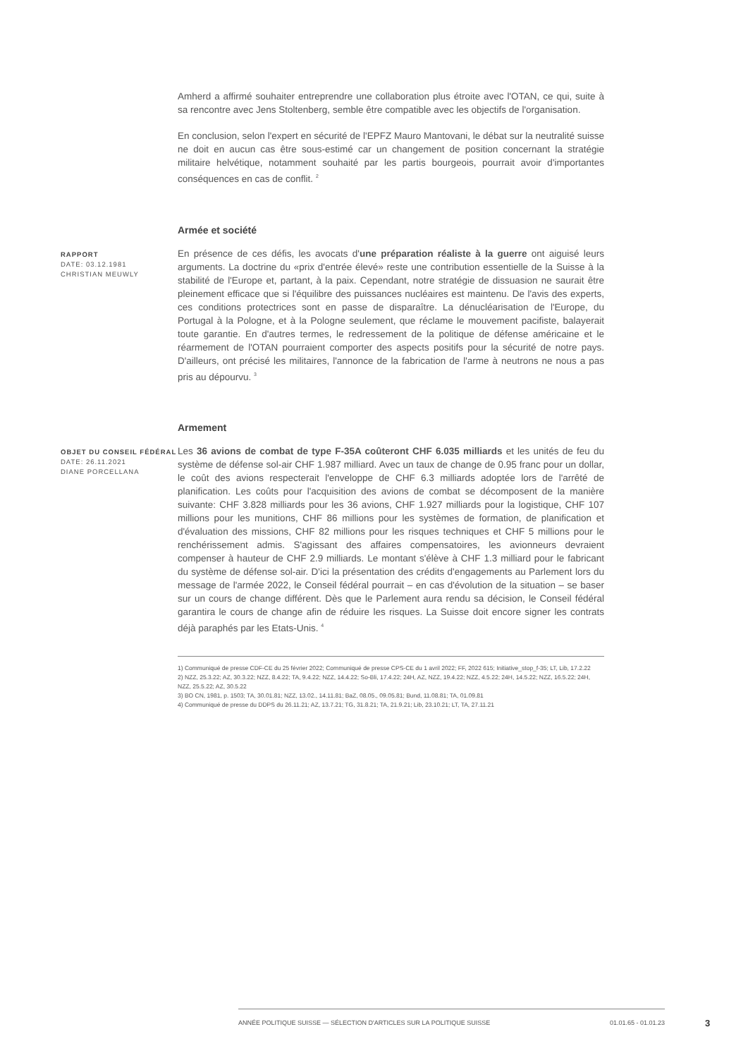Amherd a affirmé souhaiter entreprendre une collaboration plus étroite avec l'OTAN, ce qui, suite à sa rencontre avec Jens Stoltenberg, semble être compatible avec les objectifs de l'organisation.
En conclusion, selon l'expert en sécurité de l'EPFZ Mauro Mantovani, le débat sur la neutralité suisse ne doit en aucun cas être sous-estimé car un changement de position concernant la stratégie militaire helvétique, notamment souhaité par les partis bourgeois, pourrait avoir d'importantes conséquences en cas de conflit. <sup>2</sup>
Armée et société
RAPPORT
DATE: 03.12.1981
CHRISTIAN MEUWLY
En présence de ces défis, les avocats d'une préparation réaliste à la guerre ont aiguisé leurs arguments. La doctrine du «prix d'entrée élevé» reste une contribution essentielle de la Suisse à la stabilité de l'Europe et, partant, à la paix. Cependant, notre stratégie de dissuasion ne saurait être pleinement efficace que si l'équilibre des puissances nucléaires est maintenu. De l'avis des experts, ces conditions protectrices sont en passe de disparaître. La dénucléarisation de l'Europe, du Portugal à la Pologne, et à la Pologne seulement, que réclame le mouvement pacifiste, balayerait toute garantie. En d'autres termes, le redressement de la politique de défense américaine et le réarmement de l'OTAN pourraient comporter des aspects positifs pour la sécurité de notre pays. D'ailleurs, ont précisé les militaires, l'annonce de la fabrication de l'arme à neutrons ne nous a pas pris au dépourvu. <sup>3</sup>
Armement
OBJET DU CONSEIL FÉDÉRAL
DATE: 26.11.2021
DIANE PORCELLANA
Les 36 avions de combat de type F-35A coûteront CHF 6.035 milliards et les unités de feu du système de défense sol-air CHF 1.987 milliard. Avec un taux de change de 0.95 franc pour un dollar, le coût des avions respecterait l'enveloppe de CHF 6.3 milliards adoptée lors de l'arrêté de planification. Les coûts pour l'acquisition des avions de combat se décomposent de la manière suivante: CHF 3.828 milliards pour les 36 avions, CHF 1.927 milliards pour la logistique, CHF 107 millions pour les munitions, CHF 86 millions pour les systèmes de formation, de planification et d'évaluation des missions, CHF 82 millions pour les risques techniques et CHF 5 millions pour le renchérissement admis. S'agissant des affaires compensatoires, les avionneurs devraient compenser à hauteur de CHF 2.9 milliards. Le montant s'élève à CHF 1.3 milliard pour le fabricant du système de défense sol-air. D'ici la présentation des crédits d'engagements au Parlement lors du message de l'armée 2022, le Conseil fédéral pourrait – en cas d'évolution de la situation – se baser sur un cours de change différent. Dès que le Parlement aura rendu sa décision, le Conseil fédéral garantira le cours de change afin de réduire les risques. La Suisse doit encore signer les contrats déjà paraphés par les Etats-Unis. <sup>4</sup>
1) Communiqué de presse CDF-CE du 25 février 2022; Communiqué de presse CPS-CE du 1 avril 2022; FF, 2022 615; Initiative_stop_f-35; LT, Lib, 17.2.22
2) NZZ, 25.3.22; AZ, 30.3.22; NZZ, 8.4.22; TA, 9.4.22; NZZ, 14.4.22; So-Bli, 17.4.22; 24H, AZ, NZZ, 19.4.22; NZZ, 4.5.22; 24H, 14.5.22; NZZ, 16.5.22; 24H, NZZ, 25.5.22; AZ, 30.5.22
3) BO CN, 1981, p. 1503; TA, 30.01.81; NZZ, 13.02., 14.11.81; BaZ, 08.05., 09.05.81; Bund, 11.08.81; TA, 01.09.81
4) Communiqué de presse du DDPS du 26.11.21; AZ, 13.7.21; TG, 31.8.21; TA, 21.9.21; Lib, 23.10.21; LT, TA, 27.11.21
ANNÉE POLITIQUE SUISSE — SÉLECTION D'ARTICLES SUR LA POLITIQUE SUISSE 01.01.65 - 01.01.23
3